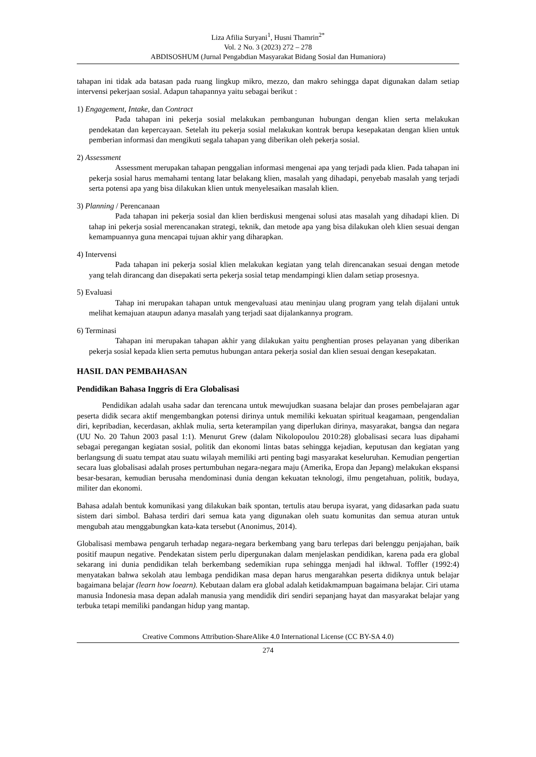Liza Afilia Suryani<sup>1</sup>, Husni Thamrin<sup>2*</sup>
Vol. 2 No. 3 (2023) 272 – 278
ABDISOSHUM (Jurnal Pengabdian Masyarakat Bidang Sosial dan Humaniora)
tahapan ini tidak ada batasan pada ruang lingkup mikro, mezzo, dan makro sehingga dapat digunakan dalam setiap intervensi pekerjaan sosial. Adapun tahapannya yaitu sebagai berikut :
1) Engagement, Intake, dan Contract
Pada tahapan ini pekerja sosial melakukan pembangunan hubungan dengan klien serta melakukan pendekatan dan kepercayaan. Setelah itu pekerja sosial melakukan kontrak berupa kesepakatan dengan klien untuk pemberian informasi dan mengikuti segala tahapan yang diberikan oleh pekerja sosial.
2) Assessment
Assessment merupakan tahapan penggalian informasi mengenai apa yang terjadi pada klien. Pada tahapan ini pekerja sosial harus memahami tentang latar belakang klien, masalah yang dihadapi, penyebab masalah yang terjadi serta potensi apa yang bisa dilakukan klien untuk menyelesaikan masalah klien.
3) Planning / Perencanaan
Pada tahapan ini pekerja sosial dan klien berdiskusi mengenai solusi atas masalah yang dihadapi klien. Di tahap ini pekerja sosial merencanakan strategi, teknik, dan metode apa yang bisa dilakukan oleh klien sesuai dengan kemampuannya guna mencapai tujuan akhir yang diharapkan.
4) Intervensi
Pada tahapan ini pekerja sosial klien melakukan kegiatan yang telah direncanakan sesuai dengan metode yang telah dirancang dan disepakati serta pekerja sosial tetap mendampingi klien dalam setiap prosesnya.
5) Evaluasi
Tahap ini merupakan tahapan untuk mengevaluasi atau meninjau ulang program yang telah dijalani untuk melihat kemajuan ataupun adanya masalah yang terjadi saat dijalankannya program.
6) Terminasi
Tahapan ini merupakan tahapan akhir yang dilakukan yaitu penghentian proses pelayanan yang diberikan pekerja sosial kepada klien serta pemutus hubungan antara pekerja sosial dan klien sesuai dengan kesepakatan.
HASIL DAN PEMBAHASAN
Pendidikan Bahasa Inggris di Era Globalisasi
Pendidikan adalah usaha sadar dan terencana untuk mewujudkan suasana belajar dan proses pembelajaran agar peserta didik secara aktif mengembangkan potensi dirinya untuk memiliki kekuatan spiritual keagamaan, pengendalian diri, kepribadian, kecerdasan, akhlak mulia, serta keterampilan yang diperlukan dirinya, masyarakat, bangsa dan negara (UU No. 20 Tahun 2003 pasal 1:1). Menurut Grew (dalam Nikolopoulou 2010:28) globalisasi secara luas dipahami sebagai peregangan kegiatan sosial, politik dan ekonomi lintas batas sehingga kejadian, keputusan dan kegiatan yang berlangsung di suatu tempat atau suatu wilayah memiliki arti penting bagi masyarakat keseluruhan. Kemudian pengertian secara luas globalisasi adalah proses pertumbuhan negara-negara maju (Amerika, Eropa dan Jepang) melakukan ekspansi besar-besaran, kemudian berusaha mendominasi dunia dengan kekuatan teknologi, ilmu pengetahuan, politik, budaya, militer dan ekonomi.
Bahasa adalah bentuk komunikasi yang dilakukan baik spontan, tertulis atau berupa isyarat, yang didasarkan pada suatu sistem dari simbol. Bahasa terdiri dari semua kata yang digunakan oleh suatu komunitas dan semua aturan untuk mengubah atau menggabungkan kata-kata tersebut (Anonimus, 2014).
Globalisasi membawa pengaruh terhadap negara-negara berkembang yang baru terlepas dari belenggu penjajahan, baik positif maupun negative. Pendekatan sistem perlu dipergunakan dalam menjelaskan pendidikan, karena pada era global sekarang ini dunia pendidikan telah berkembang sedemikian rupa sehingga menjadi hal ikhwal. Toffler (1992:4) menyatakan bahwa sekolah atau lembaga pendidikan masa depan harus mengarahkan peserta didiknya untuk belajar bagaimana belajar (learn how loearn). Kebutaan dalam era global adalah ketidakmampuan bagaimana belajar. Ciri utama manusia Indonesia masa depan adalah manusia yang mendidik diri sendiri sepanjang hayat dan masyarakat belajar yang terbuka tetapi memiliki pandangan hidup yang mantap.
Creative Commons Attribution-ShareAlike 4.0 International License (CC BY-SA 4.0)
274